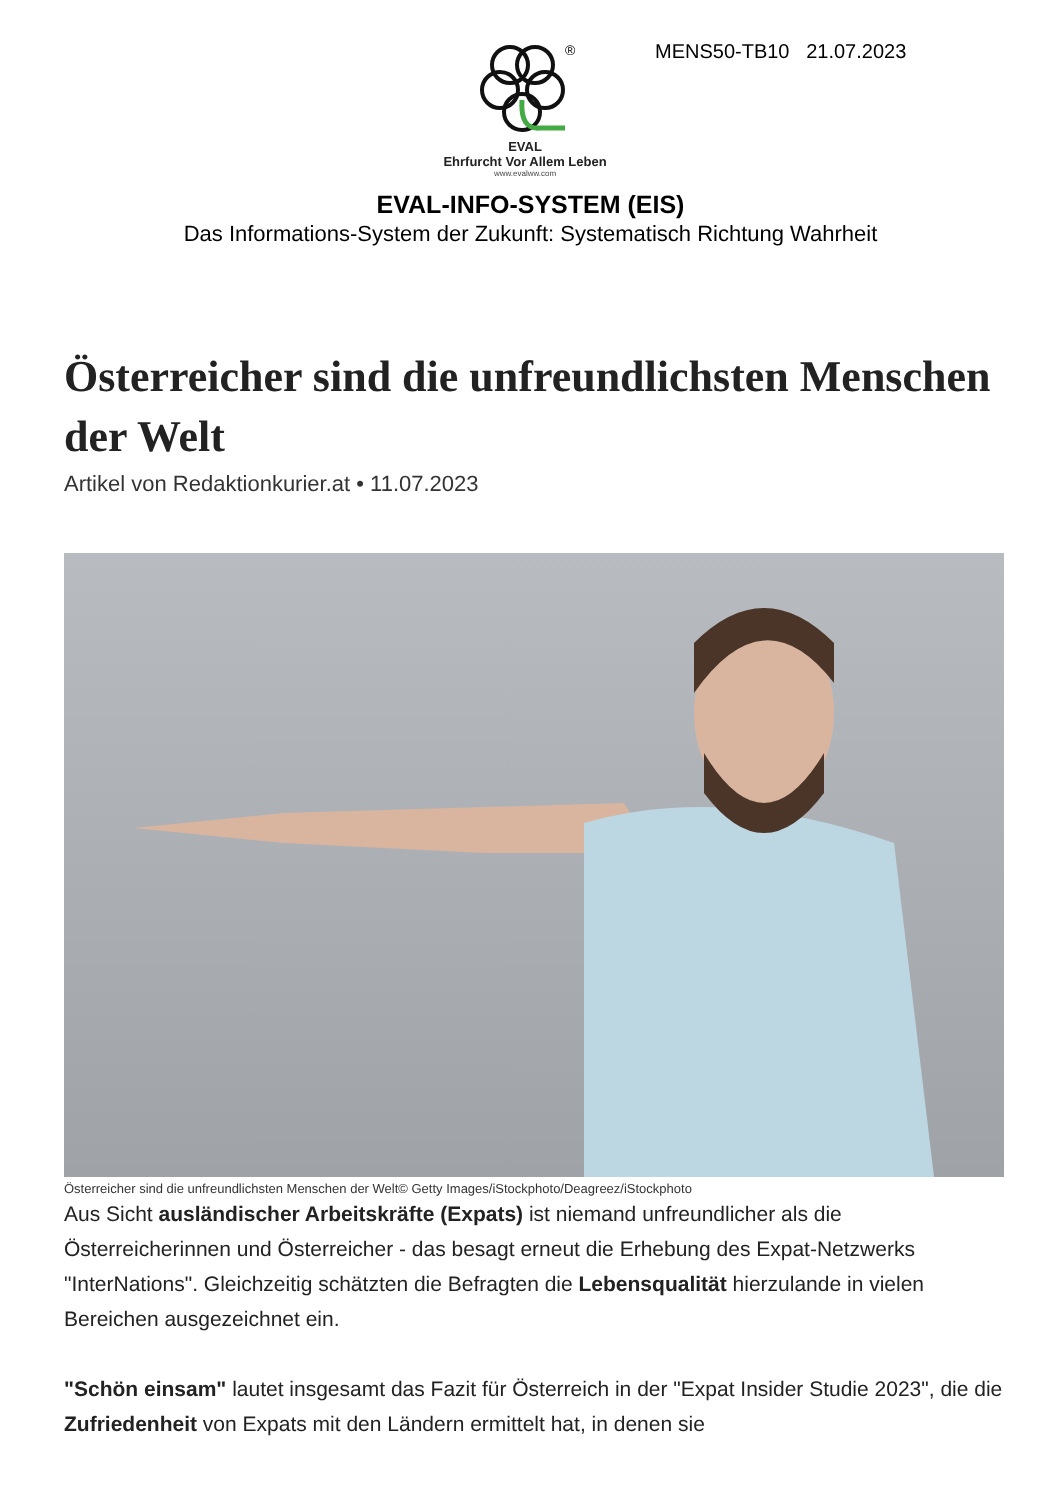®
EVAL
Ehrfurcht Vor Allem Leben
www.evalww.com
MENS50-TB10 21.07.2023
EVAL-INFO-SYSTEM (EIS)
Das Informations-System der Zukunft: Systematisch Richtung Wahrheit
Österreicher sind die unfreundlichsten Menschen der Welt
Artikel von Redaktionkurier.at • 11.07.2023
Österreicher sind die unfreundlichsten Menschen der Welt© Getty Images/iStockphoto/Deagreez/iStockphoto
Aus Sicht ausländischer Arbeitskräfte (Expats) ist niemand unfreundlicher als die Österreicherinnen und Österreicher - das besagt erneut die Erhebung des Expat-Netzwerks "InterNations". Gleichzeitig schätzten die Befragten die Lebensqualität hierzulande in vielen Bereichen ausgezeichnet ein.
"Schön einsam" lautet insgesamt das Fazit für Österreich in der "Expat Insider Studie 2023", die die Zufriedenheit von Expats mit den Ländern ermittelt hat, in denen sie